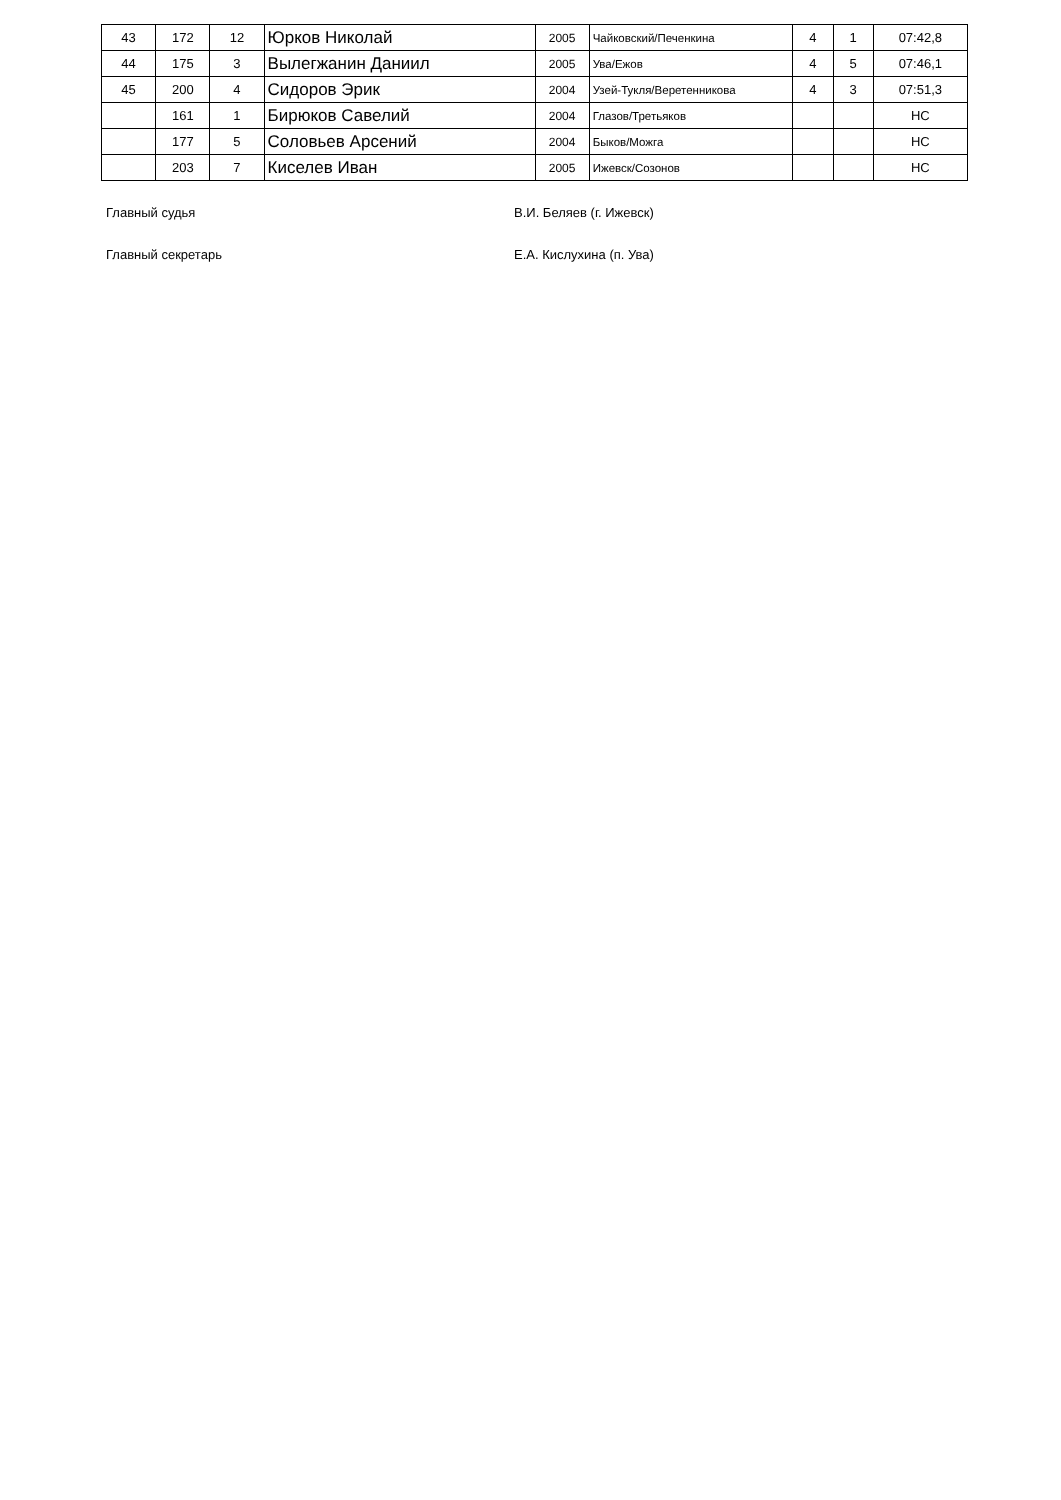| 43 | 172 | 12 | Юрков Николай | 2005 | Чайковский/Печенкина | 4 | 1 | 07:42,8 |
| 44 | 175 | 3 | Вылегжанин Даниил | 2005 | Ува/Ежов | 4 | 5 | 07:46,1 |
| 45 | 200 | 4 | Сидоров Эрик | 2004 | Узей-Тукля/Веретенникова | 4 | 3 | 07:51,3 |
| | 161 | 1 | Бирюков Савелий | 2004 | Глазов/Третьяков | | | НС |
| | 177 | 5 | Соловьев Арсений | 2004 | Быков/Можга | | | НС |
| | 203 | 7 | Киселев Иван | 2005 | Ижевск/Созонов | | | НС |
Главный судья В.И. Беляев (г. Ижевск)
Главный секретарь Е.А. Кислухина (п. Ува)